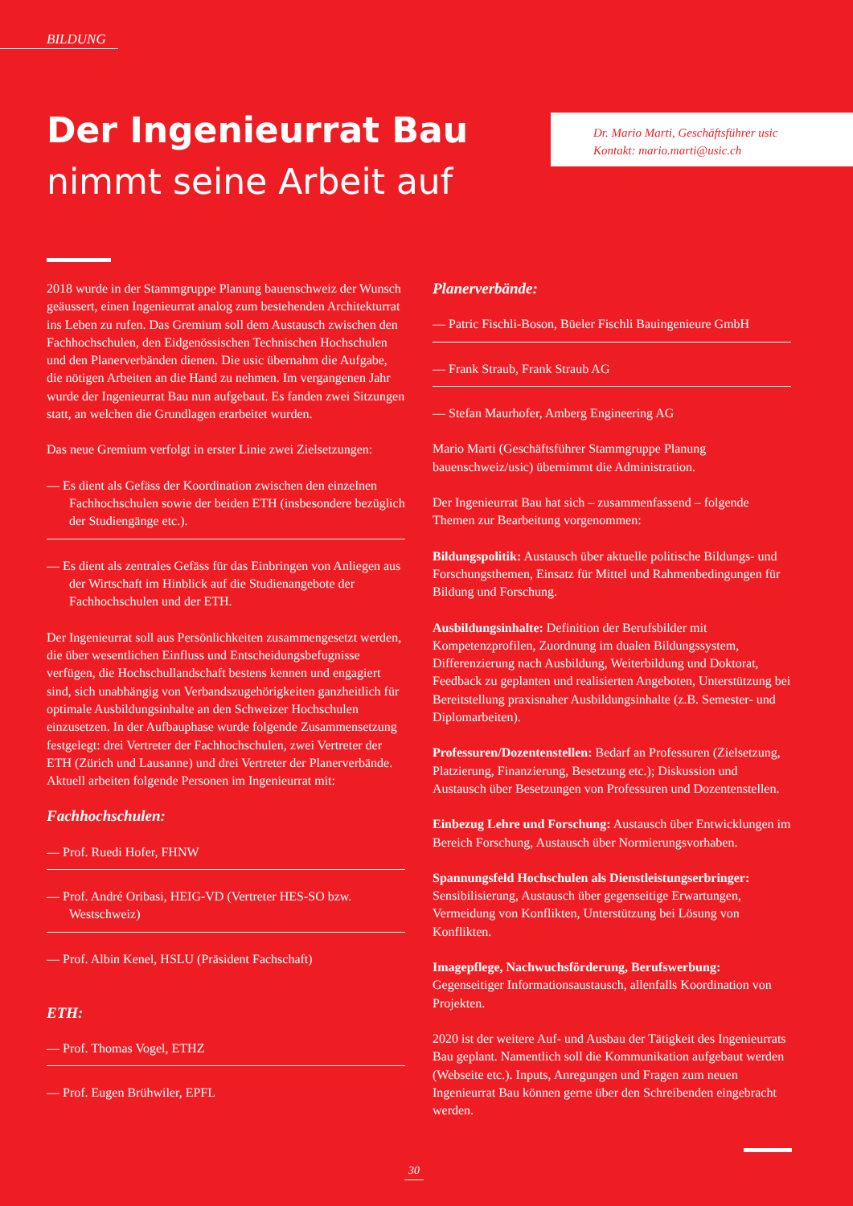BILDUNG
Der Ingenieurrat Bau
nimmt seine Arbeit auf
Dr. Mario Marti, Geschäftsführer usic
Kontakt: mario.marti@usic.ch
2018 wurde in der Stammgruppe Planung bauenschweiz der Wunsch geäussert, einen Ingenieurrat analog zum bestehenden Architekturrat ins Leben zu rufen. Das Gremium soll dem Austausch zwischen den Fachhochschulen, den Eidgenössischen Technischen Hochschulen und den Planerverbänden dienen. Die usic übernahm die Aufgabe, die nötigen Arbeiten an die Hand zu nehmen. Im vergangenen Jahr wurde der Ingenieurrat Bau nun aufgebaut. Es fanden zwei Sitzungen statt, an welchen die Grundlagen erarbeitet wurden.
Das neue Gremium verfolgt in erster Linie zwei Zielsetzungen:
— Es dient als Gefäss der Koordination zwischen den einzelnen Fachhochschulen sowie der beiden ETH (insbesondere bezüglich der Studiengänge etc.).
— Es dient als zentrales Gefäss für das Einbringen von Anliegen aus der Wirtschaft im Hinblick auf die Studienangebote der Fachhochschulen und der ETH.
Der Ingenieurrat soll aus Persönlichkeiten zusammengesetzt werden, die über wesentlichen Einfluss und Entscheidungsbefugnisse verfügen, die Hochschullandschaft bestens kennen und engagiert sind, sich unabhängig von Verbandszugehörigkeiten ganzheitlich für optimale Ausbildungsinhalte an den Schweizer Hochschulen einzusetzen. In der Aufbauphase wurde folgende Zusammensetzung festgelegt: drei Vertreter der Fachhochschulen, zwei Vertreter der ETH (Zürich und Lausanne) und drei Vertreter der Planerverbände. Aktuell arbeiten folgende Personen im Ingenieurrat mit:
Fachhochschulen:
— Prof. Ruedi Hofer, FHNW
— Prof. André Oribasi, HEIG-VD (Vertreter HES-SO bzw. Westschweiz)
— Prof. Albin Kenel, HSLU (Präsident Fachschaft)
ETH:
— Prof. Thomas Vogel, ETHZ
— Prof. Eugen Brühwiler, EPFL
Planerverbände:
— Patric Fischli-Boson, Büeler Fischli Bauingenieure GmbH
— Frank Straub, Frank Straub AG
— Stefan Maurhofer, Amberg Engineering AG
Mario Marti (Geschäftsführer Stammgruppe Planung bauenschweiz/usic) übernimmt die Administration.
Der Ingenieurrat Bau hat sich – zusammenfassend – folgende Themen zur Bearbeitung vorgenommen:
Bildungspolitik: Austausch über aktuelle politische Bildungs- und Forschungsthemen, Einsatz für Mittel und Rahmenbedingungen für Bildung und Forschung.
Ausbildungsinhalte: Definition der Berufsbilder mit Kompetenzprofilen, Zuordnung im dualen Bildungssystem, Differenzierung nach Ausbildung, Weiterbildung und Doktorat, Feedback zu geplanten und realisierten Angeboten, Unterstützung bei Bereitstellung praxisnaher Ausbildungsinhalte (z.B. Semester- und Diplomarbeiten).
Professuren/Dozentenstellen: Bedarf an Professuren (Zielsetzung, Platzierung, Finanzierung, Besetzung etc.); Diskussion und Austausch über Besetzungen von Professuren und Dozentenstellen.
Einbezug Lehre und Forschung: Austausch über Entwicklungen im Bereich Forschung, Austausch über Normierungsvorhaben.
Spannungsfeld Hochschulen als Dienstleistungserbringer: Sensibilisierung, Austausch über gegenseitige Erwartungen, Vermeidung von Konflikten, Unterstützung bei Lösung von Konflikten.
Imagepflege, Nachwuchsförderung, Berufswerbung: Gegenseitiger Informationsaustausch, allenfalls Koordination von Projekten.
2020 ist der weitere Auf- und Ausbau der Tätigkeit des Ingenieurrats Bau geplant. Namentlich soll die Kommunikation aufgebaut werden (Webseite etc.). Inputs, Anregungen und Fragen zum neuen Ingenieurrat Bau können gerne über den Schreibenden eingebracht werden.
30